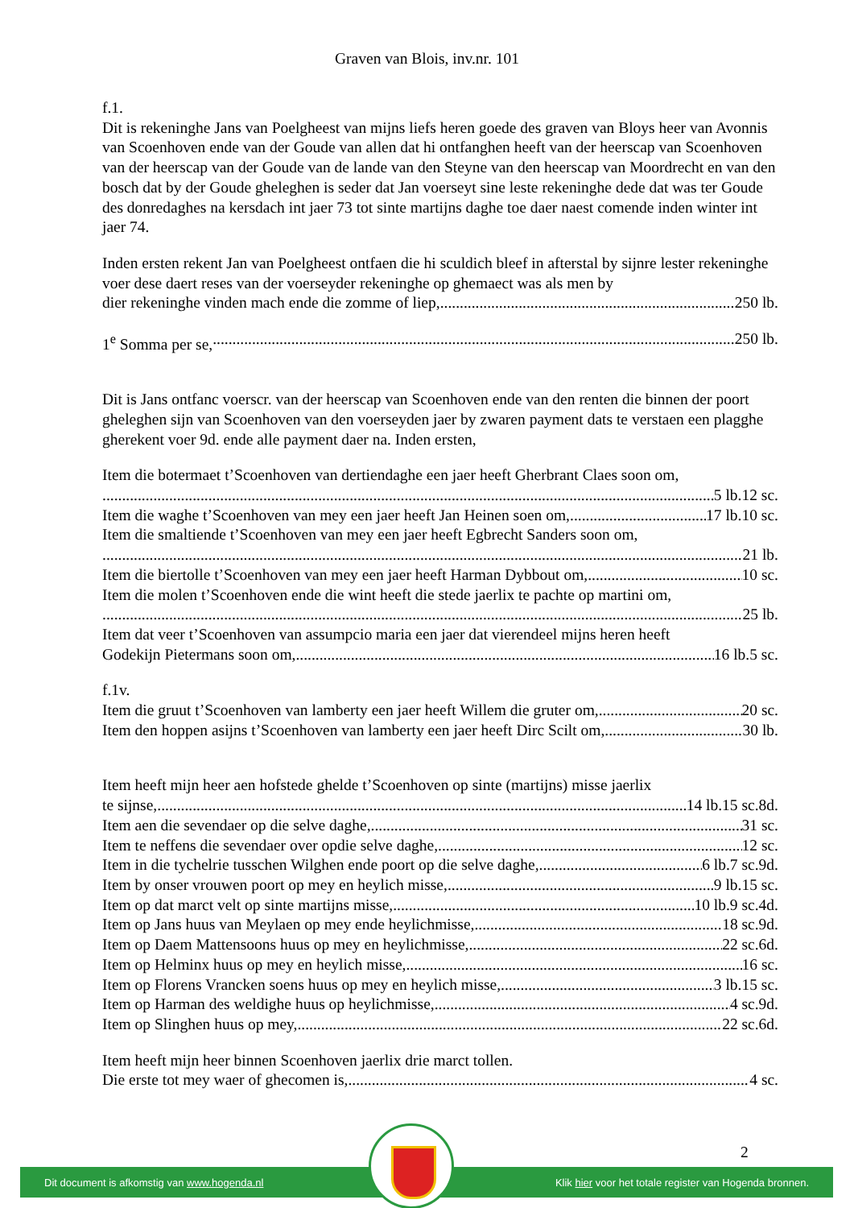Graven van Blois, inv.nr. 101
f.1.
Dit is rekeninghe Jans van Poelgheest van mijns liefs heren goede des graven van Bloys heer van Avonnis van Scoenhoven ende van der Goude van allen dat hi ontfanghen heeft van der heerscap van Scoenhoven van der heerscap van der Goude van de lande van den Steyne van den heerscap van Moordrecht en van den bosch dat by der Goude gheleghen is seder dat Jan voerseyt sine leste rekeninghe dede dat was ter Goude des donredaghes na kersdach int jaer 73 tot sinte martijns daghe toe daer naest comende inden winter int jaer 74.
Inden ersten rekent Jan van Poelgheest ontfaen die hi sculdich bleef in afterstal by sijnre lester rekeninghe voer dese daert reses van der voerseyder rekeninghe op ghemaect was als men by
dier rekeninghe vinden mach ende die zomme of liep, 250 lb.
1<sup>e</sup> Somma per se, 250 lb.
Dit is Jans ontfanc voerscr. van der heerscap van Scoenhoven ende van den renten die binnen der poort gheleghen sijn van Scoenhoven van den voerseyden jaer by zwaren payment dats te verstaen een plagghe gherekent voer 9d. ende alle payment daer na. Inden ersten,
Item die botermaet t’Scoenhoven van dertiendaghe een jaer heeft Gherbrant Claes soon om,
5 lb.12 sc.
Item die waghe t’Scoenhoven van mey een jaer heeft Jan Heinen soen om, 17 lb.10 sc.
Item die smaltiende t’Scoenhoven van mey een jaer heeft Egbrecht Sanders soon om,
21 lb.
Item die biertolle t’Scoenhoven van mey een jaer heeft Harman Dybbout om, 10 sc.
Item die molen t’Scoenhoven ende die wint heeft die stede jaerlix te pachte op martini om,
25 lb.
Item dat veer t’Scoenhoven van assumpcio maria een jaer dat vierendeel mijns heren heeft
Godekijn Pietermans soon om, 16 lb.5 sc.
f.1v.
Item die gruut t’Scoenhoven van lamberty een jaer heeft Willem die gruter om, 20 sc.
Item den hoppen asijns t’Scoenhoven van lamberty een jaer heeft Dirc Scilt om, 30 lb.
Item heeft mijn heer aen hofstede ghelde t’Scoenhoven op sinte (martijns) misse jaerlix
te sijnse, 14 lb.15 sc.8d.
Item aen die sevendaer op die selve daghe, 31 sc.
Item te neffens die sevendaer over opdie selve daghe, 12 sc.
Item in die tychelrie tusschen Wilghen ende poort op die selve daghe, 6 lb.7 sc.9d.
Item by onser vrouwen poort op mey en heylich misse, 9 lb.15 sc.
Item op dat marct velt op sinte martijns misse, 10 lb.9 sc.4d.
Item op Jans huus van Meylaen op mey ende heylichmisse, 18 sc.9d.
Item op Daem Mattensoons huus op mey en heylichmisse, 22 sc.6d.
Item op Helminx huus op mey en heylich misse, 16 sc.
Item op Florens Vrancken soens huus op mey en heylich misse, 3 lb.15 sc.
Item op Harman des weldighe huus op heylichmisse, 4 sc.9d.
Item op Slinghen huus op mey, 22 sc.6d.
Item heeft mijn heer binnen Scoenhoven jaerlix drie marct tollen.
Die erste tot mey waer of ghecomen is, 4 sc.
2
Dit document is afkomstig van www.hogenda.nl Klik hier voor het totale register van Hogenda bronnen.